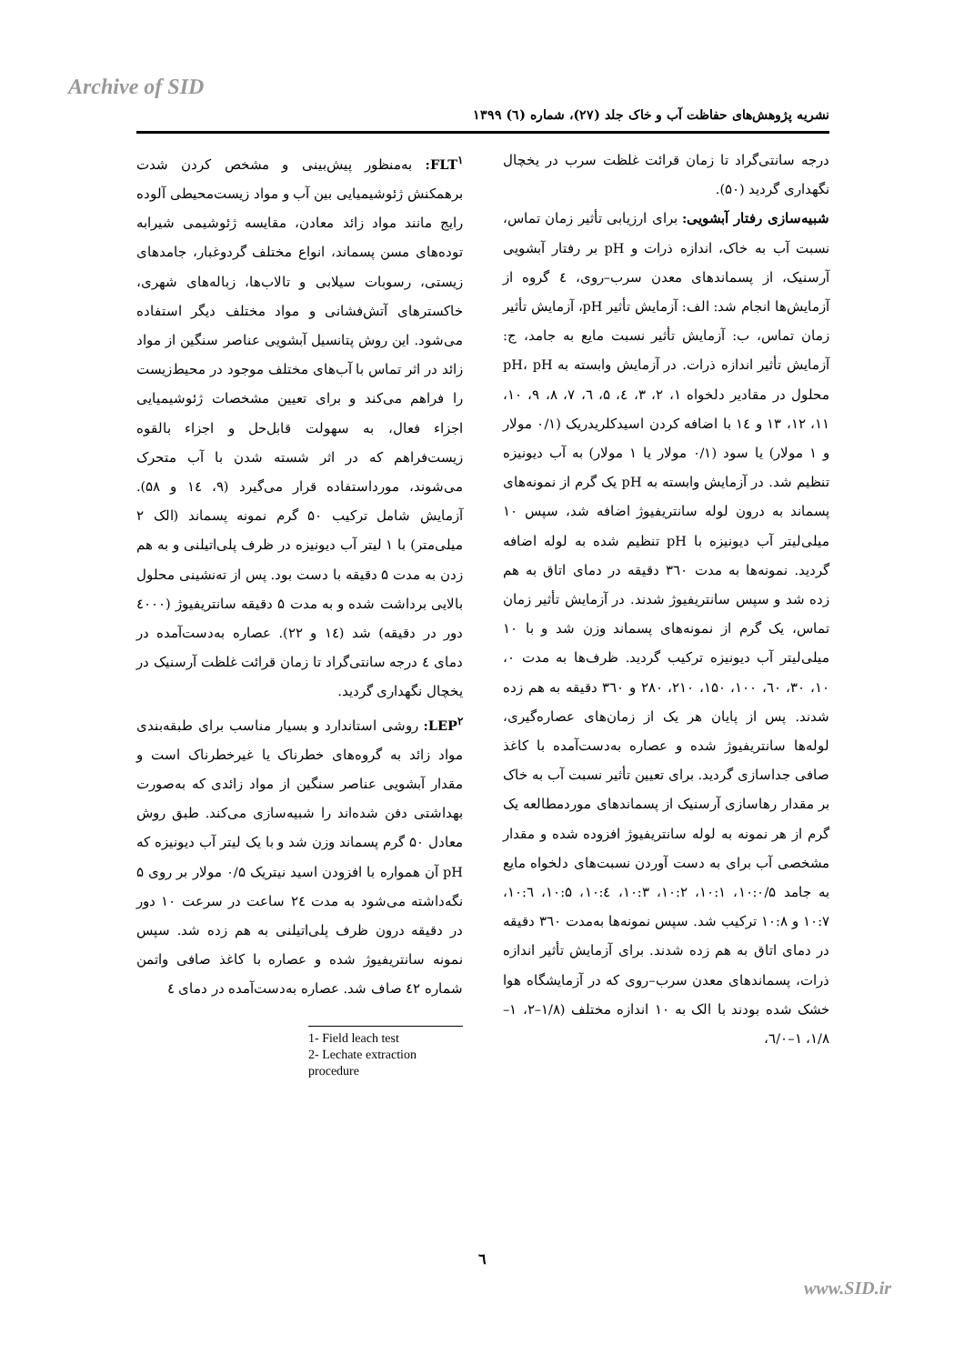Archive of SID
نشریه پژوهش‌های حفاظت آب و خاک جلد (۲۷)، شماره (٦) ۱۳۹۹
FLT<sup>۱</sup>: به‌منظور پیش‌بینی و مشخص کردن شدت برهمکنش ژئوشیمیایی بین آب و مواد زیست‌محیطی آلوده رایج مانند مواد زائد معادن، مقایسه ژئوشیمی شیرابه توده‌های مسن پسماند، انواع مختلف گردوغبار، جامدهای زیستی، رسوبات سیلابی و تالاب‌ها، زباله‌های شهری، خاکسترهای آتش‌فشانی و مواد مختلف دیگر استفاده می‌شود. این روش پتانسیل آبشویی عناصر سنگین از مواد زائد در اثر تماس با آب‌های مختلف موجود در محیط‌زیست را فراهم می‌کند و برای تعیین مشخصات ژئوشیمیایی اجزاء فعال، به سهولت قابل‌حل و اجزاء بالقوه زیست‌فراهم که در اثر شسته شدن با آب متحرک می‌شوند، مورداستفاده قرار می‌گیرد (۹، ١٤ و ۵۸). آزمایش شامل ترکیب ۵۰ گرم نمونه پسماند (الک ۲ میلی‌متر) با ۱ لیتر آب دیونیزه در ظرف پلی‌اتیلنی و به هم زدن به مدت ۵ دقیقه با دست بود. پس از ته‌نشینی محلول بالایی برداشت شده و به مدت ۵ دقیقه سانتریفیوژ (٤۰۰۰ دور در دقیقه) شد (١٤ و ۲۲). عصاره به‌دست‌آمده در دمای ٤ درجه سانتی‌گراد تا زمان قرائت غلظت آرسنیک در یخچال نگهداری گردید.
LEP<sup>۲</sup>: روشی استاندارد و بسیار مناسب برای طبقه‌بندی مواد زائد به گروه‌های خطرناک یا غیرخطرناک است و مقدار آبشویی عناصر سنگین از مواد زائدی که به‌صورت بهداشتی دفن شده‌اند را شبیه‌سازی می‌کند. طبق روش معادل ۵۰ گرم پسماند وزن شد و با یک لیتر آب دیونیزه که pH آن همواره با افزودن اسید نیتریک ۰/۵ مولار بر روی ۵ نگه‌داشته می‌شود به مدت ٢٤ ساعت در سرعت ۱۰ دور در دقیقه درون ظرف پلی‌اتیلنی به هم زده شد. سپس نمونه سانتریفیوژ شده و عصاره با کاغذ صافی واتمن شماره ٤۲ صاف شد. عصاره به‌دست‌آمده در دمای ٤
1- Field leach test
2- Lechate extraction procedure
درجه سانتی‌گراد تا زمان قرائت غلظت سرب در یخچال نگهداری گردید (۵۰).
شبیه‌سازی رفتار آبشویی: برای ارزیابی تأثیر زمان تماس، نسبت آب به خاک، اندازه ذرات و pH بر رفتار آبشویی آرسنیک، از پسماندهای معدن سرب–روی، ٤ گروه از آزمایش‌ها انجام شد: الف: آزمایش تأثیر pH، آزمایش تأثیر زمان تماس، ب: آزمایش تأثیر نسبت مایع به جامد، ج: آزمایش تأثیر اندازه ذرات. در آزمایش وابسته به pH، pH محلول در مقادیر دلخواه ۱، ۲، ۳، ٤، ۵، ٦، ۷، ۸، ۹، ۱۰، ۱۱، ۱۲، ۱۳ و ١٤ با اضافه کردن اسیدکلریدریک (۰/۱ مولار و ۱ مولار) یا سود (۰/۱ مولار یا ۱ مولار) به آب دیونیزه تنظیم شد. در آزمایش وابسته به pH یک گرم از نمونه‌های پسماند به درون لوله سانتریفیوژ اضافه شد، سپس ۱۰ میلی‌لیتر آب دیونیزه با pH تنظیم شده به لوله اضافه گردید. نمونه‌ها به مدت ۳٦۰ دقیقه در دمای اتاق به هم زده شد و سپس سانتریفیوژ شدند. در آزمایش تأثیر زمان تماس، یک گرم از نمونه‌های پسماند وزن شد و با ۱۰ میلی‌لیتر آب دیونیزه ترکیب گردید. ظرف‌ها به مدت ۰، ۱۰، ۳۰، ٦۰، ۱۰۰، ۱۵۰، ۲۱۰، ۲۸۰ و ۳٦۰ دقیقه به هم زده شدند. پس از پایان هر یک از زمان‌های عصاره‌گیری، لوله‌ها سانتریفیوژ شده و عصاره به‌دست‌آمده با کاغذ صافی جداسازی گردید. برای تعیین تأثیر نسبت آب به خاک بر مقدار رهاسازی آرسنیک از پسماندهای موردمطالعه یک گرم از هر نمونه به لوله سانتریفیوژ افزوده شده و مقدار مشخصی آب برای به دست آوردن نسبت‌های دلخواه مایع به جامد ۱۰:۰/۵، ۱۰:۱، ۱۰:۲، ۱۰:۳، ۱۰:٤، ۱۰:۵، ۱۰:٦، ۱۰:۷ و ۱۰:۸ ترکیب شد. سپس نمونه‌ها به‌مدت ۳٦۰ دقیقه در دمای اتاق به هم زده شدند. برای آزمایش تأثیر اندازه ذرات، پسماندهای معدن سرب–روی که در آزمایشگاه هوا خشک شده بودند با الک به ۱۰ اندازه مختلف (۱/۸–۲، ۱–۱/۸، ۱–٦/۰،
٦
www.SID.ir